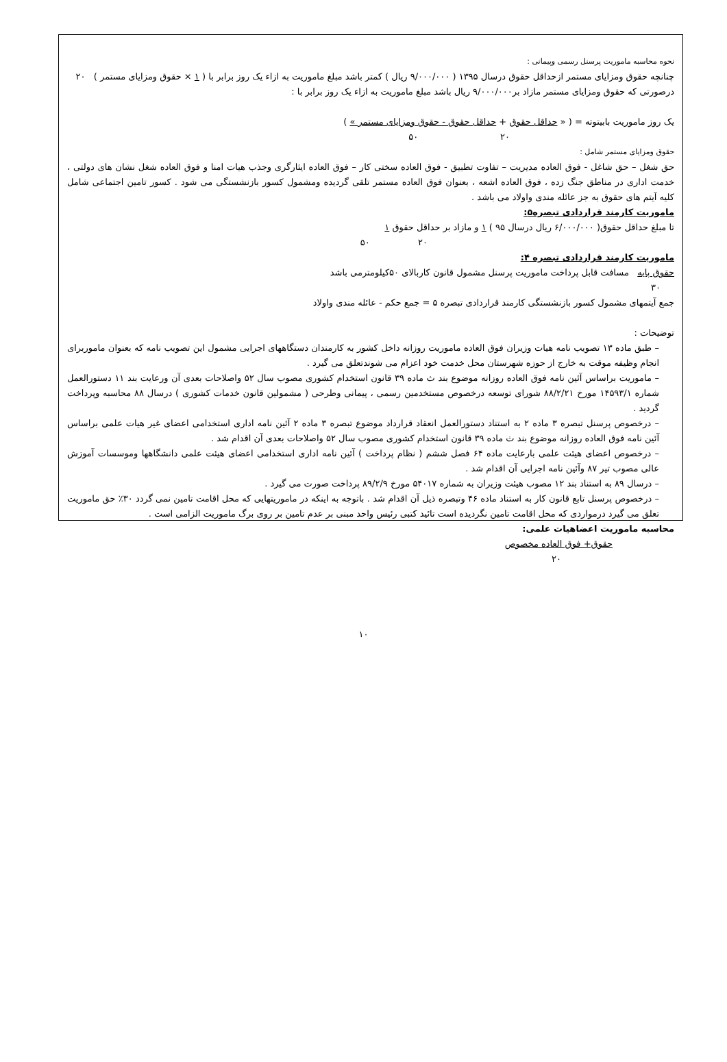نحوه محاسبه ماموریت پرسنل رسمی وپیمانی :
چنانچه حقوق ومزایای مستمر ازحداقل حقوق درسال ۱۳۹۵ ( ۹/۰۰۰/۰۰۰ ریال ) کمتر باشد مبلغ ماموریت به ازاء یک روز برابر با ( ۱ × حقوق ومزایای مستمر ) ۲۰
درصورتی که حقوق ومزایای مستمر مازاد بر۹/۰۰۰/۰۰۰ ریال باشد مبلغ ماموریت به ازاء یک روز برابر با :
یک روز ماموریت بابیتوته = ( « حداقل حقوق + حداقل حقوق - حقوق ومزایای مستمر » )
۲۰ ۵۰
حقوق ومزایای مستمر شامل :
حق شغل – حق شاغل - فوق العاده مدیریت – تفاوت تطبیق - فوق العاده سختی کار – فوق العاده ایثارگری وجذب هیات امنا و فوق العاده شغل نشان های دولتی ، خدمت اداری در مناطق جنگ زده ، فوق العاده اشعه ، بعنوان فوق العاده مستمر تلقی گردیده ومشمول کسور بازنشستگی می شود . کسور تامین اجتماعی شامل کلیه آیتم های حقوق به جز عائله مندی واولاد می باشد .
ماموریت کارمند قراردادی تبصره۵:
تا مبلغ حداقل حقوق( ۶/۰۰۰/۰۰۰ ریال درسال ۹۵ ) ۱ و مازاد بر حداقل حقوق ۱
۲۰ ۵۰
ماموریت کارمند قراردادی تبصره ۴:
حقوق پایه مسافت قابل پرداخت ماموریت پرسنل مشمول قانون کاربالای ۵۰کیلومترمی باشد
۳۰
جمع آیتمهای مشمول کسور بازنشستگی کارمند قراردادی تبصره ۵ = جمع حکم - عائله مندی واولاد
توضیحات :
– طبق ماده ۱۳ تصویب نامه هیات وزیران فوق العاده ماموریت روزانه داخل کشور به کارمندان دستگاههای اجرایی مشمول این تصویب نامه که بعنوان ماموربرای انجام وظیفه موقت به خارج از حوزه شهرستان محل خدمت خود اعزام می شوندتعلق می گیرد .
– ماموریت براساس آئین نامه فوق العاده روزانه موضوع بند ث ماده ۳۹ قانون استخدام کشوری مصوب سال ۵۲ واصلاحات بعدی آن ورعایت بند ۱۱ دستورالعمل شماره ۱۴۵۹۳/۱ مورخ ۸۸/۲/۲۱ شورای توسعه درخصوص مستخدمین رسمی ، پیمانی وطرحی ( مشمولین قانون خدمات کشوری ) درسال ۸۸ محاسبه وپرداخت گردید .
– درخصوص پرسنل تبصره ۳ ماده ۲ به استناد دستورالعمل انعقاد قرارداد موضوع تبصره ۳ ماده ۲ آئین نامه اداری استخدامی اعضای غیر هیات علمی براساس آئین نامه فوق العاده روزانه موضوع بند ث ماده ۳۹ قانون استخدام کشوری مصوب سال ۵۲ واصلاحات بعدی آن اقدام شد .
– درخصوص اعضای هیئت علمی بارعایت ماده ۶۴ فصل ششم ( نظام پرداخت ) آئین نامه اداری استخدامی اعضای هیئت علمی دانشگاهها وموسسات آموزش عالی مصوب تیر ۸۷ وآئین نامه اجرایی آن اقدام شد .
– درسال ۸۹ به استناد بند ۱۲ مصوب هیئت وزیران به شماره ۵۴۰۱۷ مورخ ۸۹/۲/۹ پرداخت صورت می گیرد .
– درخصوص پرسنل تابع قانون کار به استناد ماده ۴۶ وتبصره ذیل آن اقدام شد . باتوجه به اینکه در ماموریتهایی که محل اقامت تامین نمی گردد ۳۰٪ حق ماموریت تعلق می گیرد درمواردی که محل اقامت تامین نگردیده است تائید کتبی رئیس واحد مبنی بر عدم تامین بر روی برگ ماموریت الزامی است .
محاسبه ماموریت اعضاهیات علمی:
حقوق+ فوق العاده مخصوص
۲۰
۱۰